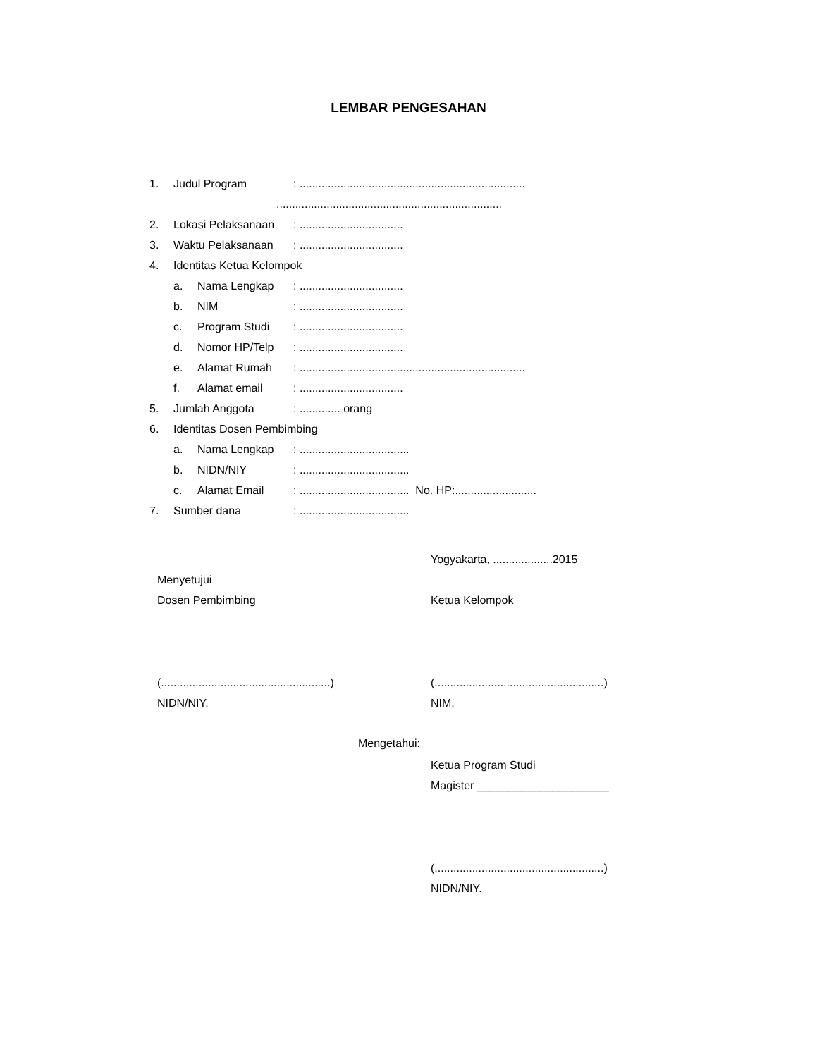LEMBAR PENGESAHAN
1. Judul Program: ........................................................................
........................................................................
2. Lokasi Pelaksanaan: .................................
3. Waktu Pelaksanaan: .................................
4. Identitas Ketua Kelompok
a. Nama Lengkap: .................................
b. NIM: .................................
c. Program Studi: .................................
d. Nomor HP/Telp: .................................
e. Alamat Rumah: ........................................................................
f. Alamat email: .................................
5. Jumlah Anggota: ............. orang
6. Identitas Dosen Pembimbing
a. Nama Lengkap: ...................................
b. NIDN/NIY: ...................................
c. Alamat Email: ................................... No. HP:..........................
7. Sumber dana: ...................................
Yogyakarta, ...................2015
Menyetujui
Dosen Pembimbing Ketua Kelompok
(......................................................) (......................................................)
NIDN/NIY. NIM.
Mengetahui:
Ketua Program Studi
Magister _____________________
(......................................................)
NIDN/NIY.